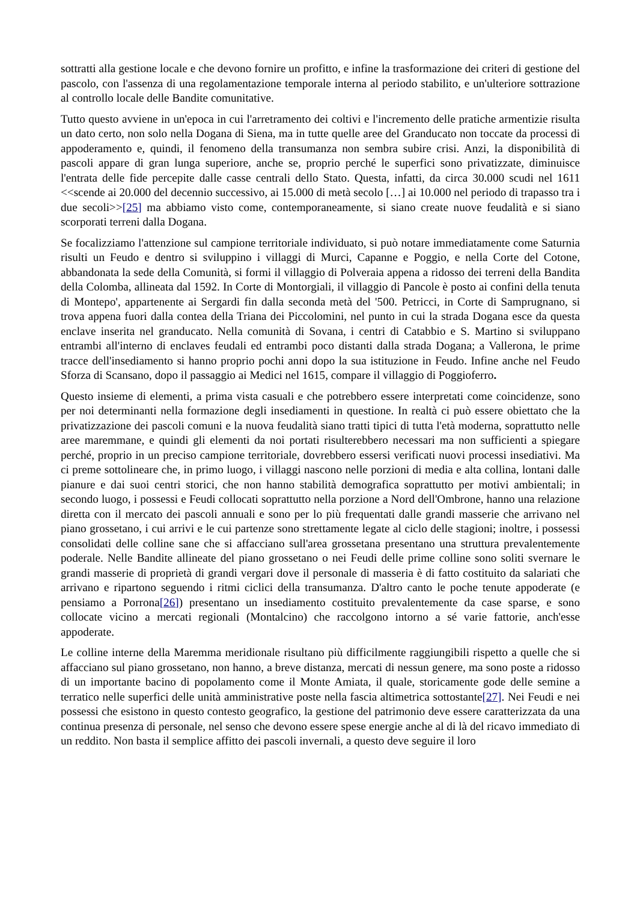sottratti alla gestione locale e che devono fornire un profitto, e infine la trasformazione dei criteri di gestione del pascolo, con l'assenza di una regolamentazione temporale interna al periodo stabilito, e un'ulteriore sottrazione al controllo locale delle Bandite comunitative.
Tutto questo avviene in un'epoca in cui l'arretramento dei coltivi e l'incremento delle pratiche armentizie risulta un dato certo, non solo nella Dogana di Siena, ma in tutte quelle aree del Granducato non toccate da processi di appoderamento e, quindi, il fenomeno della transumanza non sembra subire crisi. Anzi, la disponibilità di pascoli appare di gran lunga superiore, anche se, proprio perché le superfici sono privatizzate, diminuisce l'entrata delle fide percepite dalle casse centrali dello Stato. Questa, infatti, da circa 30.000 scudi nel 1611 <<scende ai 20.000 del decennio successivo, ai 15.000 di metà secolo […] ai 10.000 nel periodo di trapasso tra i due secoli>>[25] ma abbiamo visto come, contemporaneamente, si siano create nuove feudalità e si siano scorporati terreni dalla Dogana.
Se focalizziamo l'attenzione sul campione territoriale individuato, si può notare immediatamente come Saturnia risulti un Feudo e dentro si sviluppino i villaggi di Murci, Capanne e Poggio, e nella Corte del Cotone, abbandonata la sede della Comunità, si formi il villaggio di Polveraia appena a ridosso dei terreni della Bandita della Colomba, allineata dal 1592. In Corte di Montorgiali, il villaggio di Pancole è posto ai confini della tenuta di Montepo', appartenente ai Sergardi fin dalla seconda metà del '500. Petricci, in Corte di Samprugnano, si trova appena fuori dalla contea della Triana dei Piccolomini, nel punto in cui la strada Dogana esce da questa enclave inserita nel granducato. Nella comunità di Sovana, i centri di Catabbio e S. Martino si sviluppano entrambi all'interno di enclaves feudali ed entrambi poco distanti dalla strada Dogana; a Vallerona, le prime tracce dell'insediamento si hanno proprio pochi anni dopo la sua istituzione in Feudo. Infine anche nel Feudo Sforza di Scansano, dopo il passaggio ai Medici nel 1615, compare il villaggio di Poggioferro.
Questo insieme di elementi, a prima vista casuali e che potrebbero essere interpretati come coincidenze, sono per noi determinanti nella formazione degli insediamenti in questione. In realtà ci può essere obiettato che la privatizzazione dei pascoli comuni e la nuova feudalità siano tratti tipici di tutta l'età moderna, soprattutto nelle aree maremmane, e quindi gli elementi da noi portati risulterebbero necessari ma non sufficienti a spiegare perché, proprio in un preciso campione territoriale, dovrebbero essersi verificati nuovi processi insediativi. Ma ci preme sottolineare che, in primo luogo, i villaggi nascono nelle porzioni di media e alta collina, lontani dalle pianure e dai suoi centri storici, che non hanno stabilità demografica soprattutto per motivi ambientali; in secondo luogo, i possessi e Feudi collocati soprattutto nella porzione a Nord dell'Ombrone, hanno una relazione diretta con il mercato dei pascoli annuali e sono per lo più frequentati dalle grandi masserie che arrivano nel piano grossetano, i cui arrivi e le cui partenze sono strettamente legate al ciclo delle stagioni; inoltre, i possessi consolidati delle colline sane che si affacciano sull'area grossetana presentano una struttura prevalentemente poderale. Nelle Bandite allineate del piano grossetano o nei Feudi delle prime colline sono soliti svernare le grandi masserie di proprietà di grandi vergari dove il personale di masseria è di fatto costituito da salariati che arrivano e ripartono seguendo i ritmi ciclici della transumanza. D'altro canto le poche tenute appoderate (e pensiamo a Porrona[26]) presentano un insediamento costituito prevalentemente da case sparse, e sono collocate vicino a mercati regionali (Montalcino) che raccolgono intorno a sé varie fattorie, anch'esse appoderate.
Le colline interne della Maremma meridionale risultano più difficilmente raggiungibili rispetto a quelle che si affacciano sul piano grossetano, non hanno, a breve distanza, mercati di nessun genere, ma sono poste a ridosso di un importante bacino di popolamento come il Monte Amiata, il quale, storicamente gode delle semine a terratico nelle superfici delle unità amministrative poste nella fascia altimetrica sottostante[27]. Nei Feudi e nei possessi che esistono in questo contesto geografico, la gestione del patrimonio deve essere caratterizzata da una continua presenza di personale, nel senso che devono essere spese energie anche al di là del ricavo immediato di un reddito. Non basta il semplice affitto dei pascoli invernali, a questo deve seguire il loro